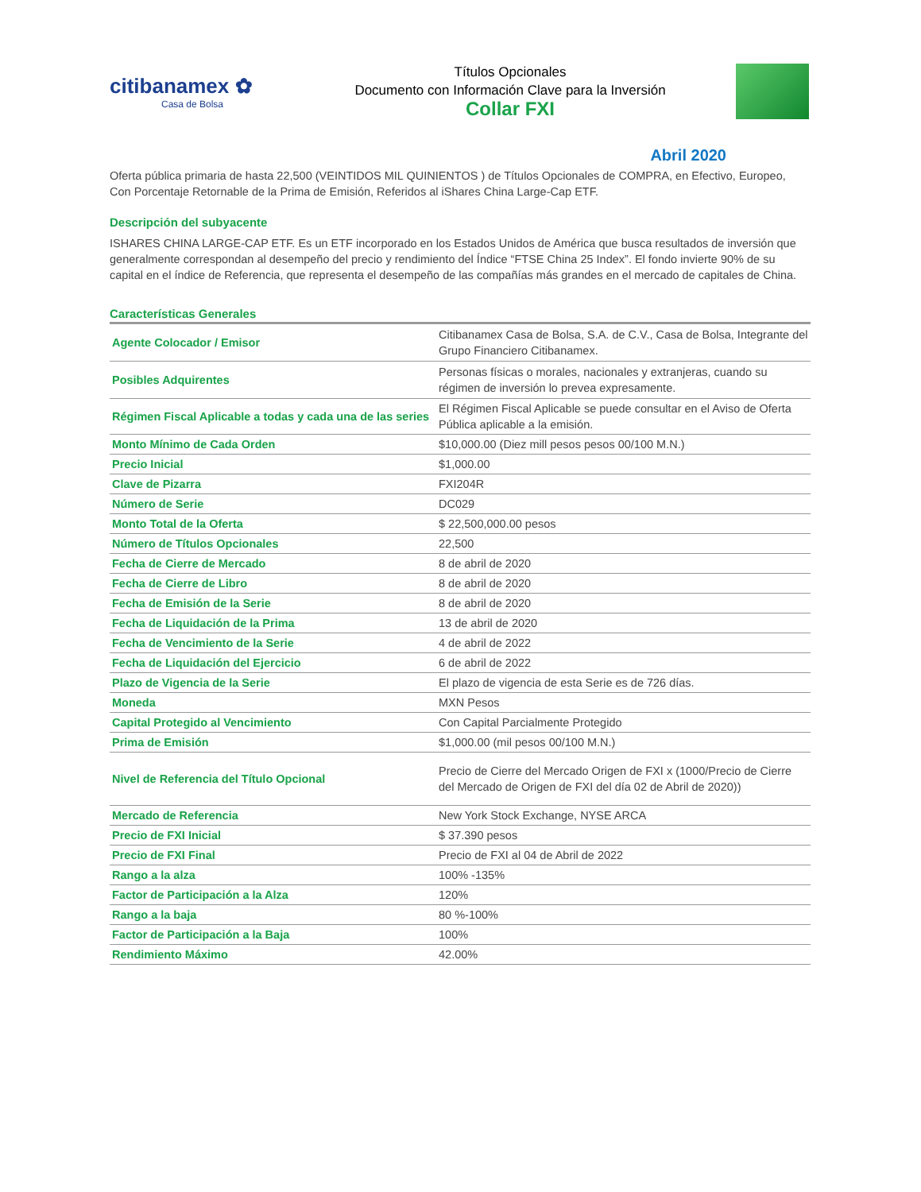citibanamex ✿
Casa de Bolsa
Títulos Opcionales
Documento con Información Clave para la Inversión
Collar FXI
Abril 2020
Oferta pública primaria de hasta 22,500 (VEINTIDOS MIL QUINIENTOS ) de Títulos Opcionales de COMPRA, en Efectivo, Europeo, Con Porcentaje Retornable de la Prima de Emisión, Referidos al iShares China Large-Cap ETF.
Descripción del subyacente
ISHARES CHINA LARGE-CAP ETF. Es un ETF incorporado en los Estados Unidos de América que busca resultados de inversión que generalmente correspondan al desempeño del precio y rendimiento del Índice “FTSE China 25 Index”. El fondo invierte 90% de su capital en el índice de Referencia, que representa el desempeño de las compañías más grandes en el mercado de capitales de China.
Características Generales
| Agente Colocador / Emisor | Citibanamex Casa de Bolsa, S.A. de C.V., Casa de Bolsa, Integrante del Grupo Financiero Citibanamex. |
| Posibles Adquirentes | Personas físicas o morales, nacionales y extranjeras, cuando su régimen de inversión lo prevea expresamente. |
| Régimen Fiscal Aplicable a todas y cada una de las series | El Régimen Fiscal Aplicable se puede consultar en el Aviso de Oferta Pública aplicable a la emisión. |
| Monto Mínimo de Cada Orden | $10,000.00 (Diez mill pesos pesos 00/100 M.N.) |
| Precio Inicial | $1,000.00 |
| Clave de Pizarra | FXI204R |
| Número de Serie | DC029 |
| Monto Total de la Oferta | $ 22,500,000.00 pesos |
| Número de Títulos Opcionales | 22,500 |
| Fecha de Cierre de Mercado | 8 de abril de 2020 |
| Fecha de Cierre de Libro | 8 de abril de 2020 |
| Fecha de Emisión de la Serie | 8 de abril de 2020 |
| Fecha de Liquidación de la Prima | 13 de abril de 2020 |
| Fecha de Vencimiento de la Serie | 4 de abril de 2022 |
| Fecha de Liquidación del Ejercicio | 6 de abril de 2022 |
| Plazo de Vigencia de la Serie | El plazo de vigencia de esta Serie es de 726 días. |
| Moneda | MXN Pesos |
| Capital Protegido al Vencimiento | Con Capital Parcialmente Protegido |
| Prima de Emisión | $1,000.00 (mil pesos 00/100 M.N.) |
| Nivel de Referencia del Título Opcional | Precio de Cierre del Mercado Origen de FXI x (1000/Precio de Cierre del Mercado de Origen de FXI del día 02 de Abril de 2020)) |
| Mercado de Referencia | New York Stock Exchange, NYSE ARCA |
| Precio de FXI Inicial | $ 37.390 pesos |
| Precio de FXI Final | Precio de FXI al 04 de Abril de 2022 |
| Rango a la alza | 100% -135% |
| Factor de Participación a la Alza | 120% |
| Rango a la baja | 80 %-100% |
| Factor de Participación a la Baja | 100% |
| Rendimiento Máximo | 42.00% |